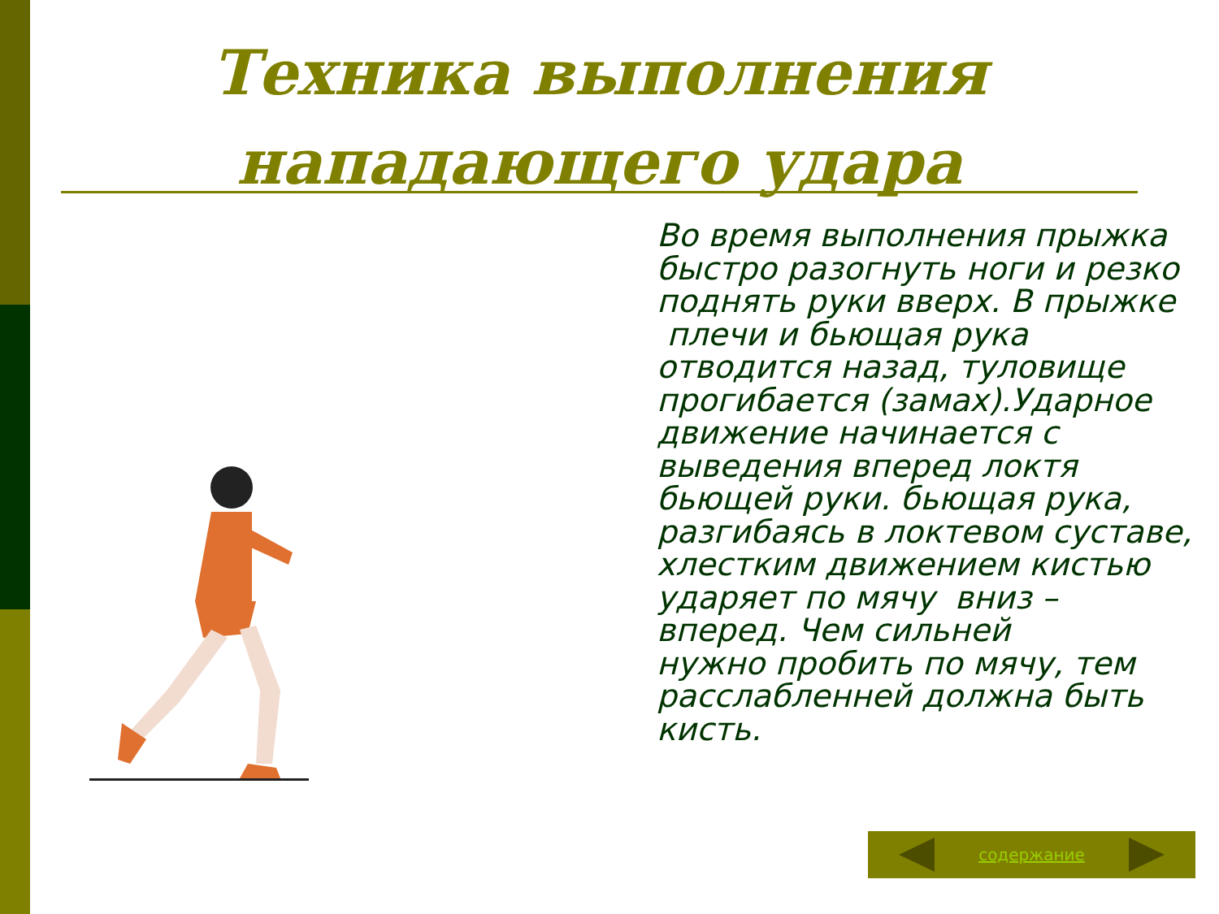Техника выполнения нападающего удара
Во время выполнения прыжка быстро разогнуть ноги и резко поднять руки вверх. В прыжке плечи и бьющая рука отводится назад, туловище прогибается (замах).Ударное движение начинается с выведения вперед локтя бьющей руки. бьющая рука, разгибаясь в локтевом суставе, хлестким движением кистью ударяет по мячу вниз – вперед. Чем сильней
нужно пробить по мячу, тем расслабленней должна быть кисть.
содержание